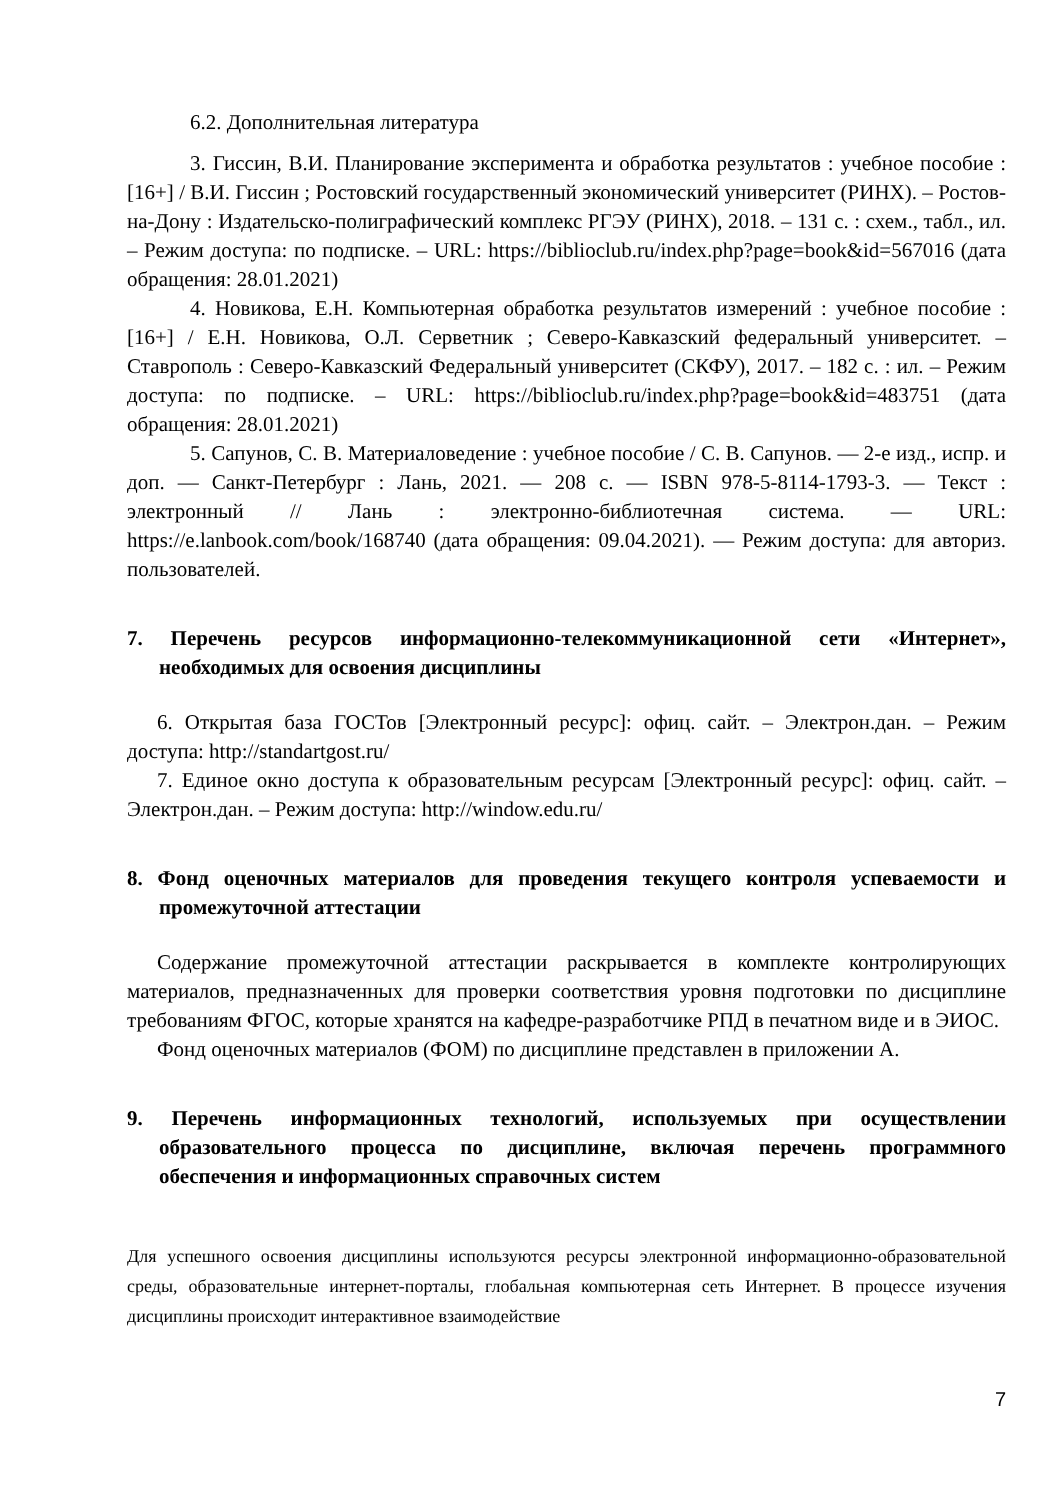6.2. Дополнительная литература
3. Гиссин, В.И. Планирование эксперимента и обработка результатов : учебное пособие : [16+] / В.И. Гиссин ; Ростовский государственный экономический университет (РИНХ). – Ростов-на-Дону : Издательско-полиграфический комплекс РГЭУ (РИНХ), 2018. – 131 с. : схем., табл., ил. – Режим доступа: по подписке. – URL: https://biblioclub.ru/index.php?page=book&id=567016 (дата обращения: 28.01.2021)
4. Новикова, Е.Н. Компьютерная обработка результатов измерений : учебное пособие : [16+] / Е.Н. Новикова, О.Л. Серветник ; Северо-Кавказский федеральный университет. – Ставрополь : Северо-Кавказский Федеральный университет (СКФУ), 2017. – 182 с. : ил. – Режим доступа: по подписке. – URL: https://biblioclub.ru/index.php?page=book&id=483751 (дата обращения: 28.01.2021)
5. Сапунов, С. В. Материаловедение : учебное пособие / С. В. Сапунов. — 2-е изд., испр. и доп. — Санкт-Петербург : Лань, 2021. — 208 с. — ISBN 978-5-8114-1793-3. — Текст : электронный // Лань : электронно-библиотечная система. — URL: https://e.lanbook.com/book/168740 (дата обращения: 09.04.2021). — Режим доступа: для авториз. пользователей.
7. Перечень ресурсов информационно-телекоммуникационной сети «Интернет», необходимых для освоения дисциплины
6. Открытая база ГОСТов [Электронный ресурс]: офиц. сайт. – Электрон.дан. – Режим доступа: http://standartgost.ru/
7. Единое окно доступа к образовательным ресурсам [Электронный ресурс]: офиц. сайт. – Электрон.дан. – Режим доступа: http://window.edu.ru/
8. Фонд оценочных материалов для проведения текущего контроля успеваемости и промежуточной аттестации
Содержание промежуточной аттестации раскрывается в комплекте контролирующих материалов, предназначенных для проверки соответствия уровня подготовки по дисциплине требованиям ФГОС, которые хранятся на кафедре-разработчике РПД в печатном виде и в ЭИОС.
Фонд оценочных материалов (ФОМ) по дисциплине представлен в приложении А.
9. Перечень информационных технологий, используемых при осуществлении образовательного процесса по дисциплине, включая перечень программного обеспечения и информационных справочных систем
Для успешного освоения дисциплины используются ресурсы электронной информационно-образовательной среды, образовательные интернет-порталы, глобальная компьютерная сеть Интернет. В процессе изучения дисциплины происходит интерактивное взаимодействие
7